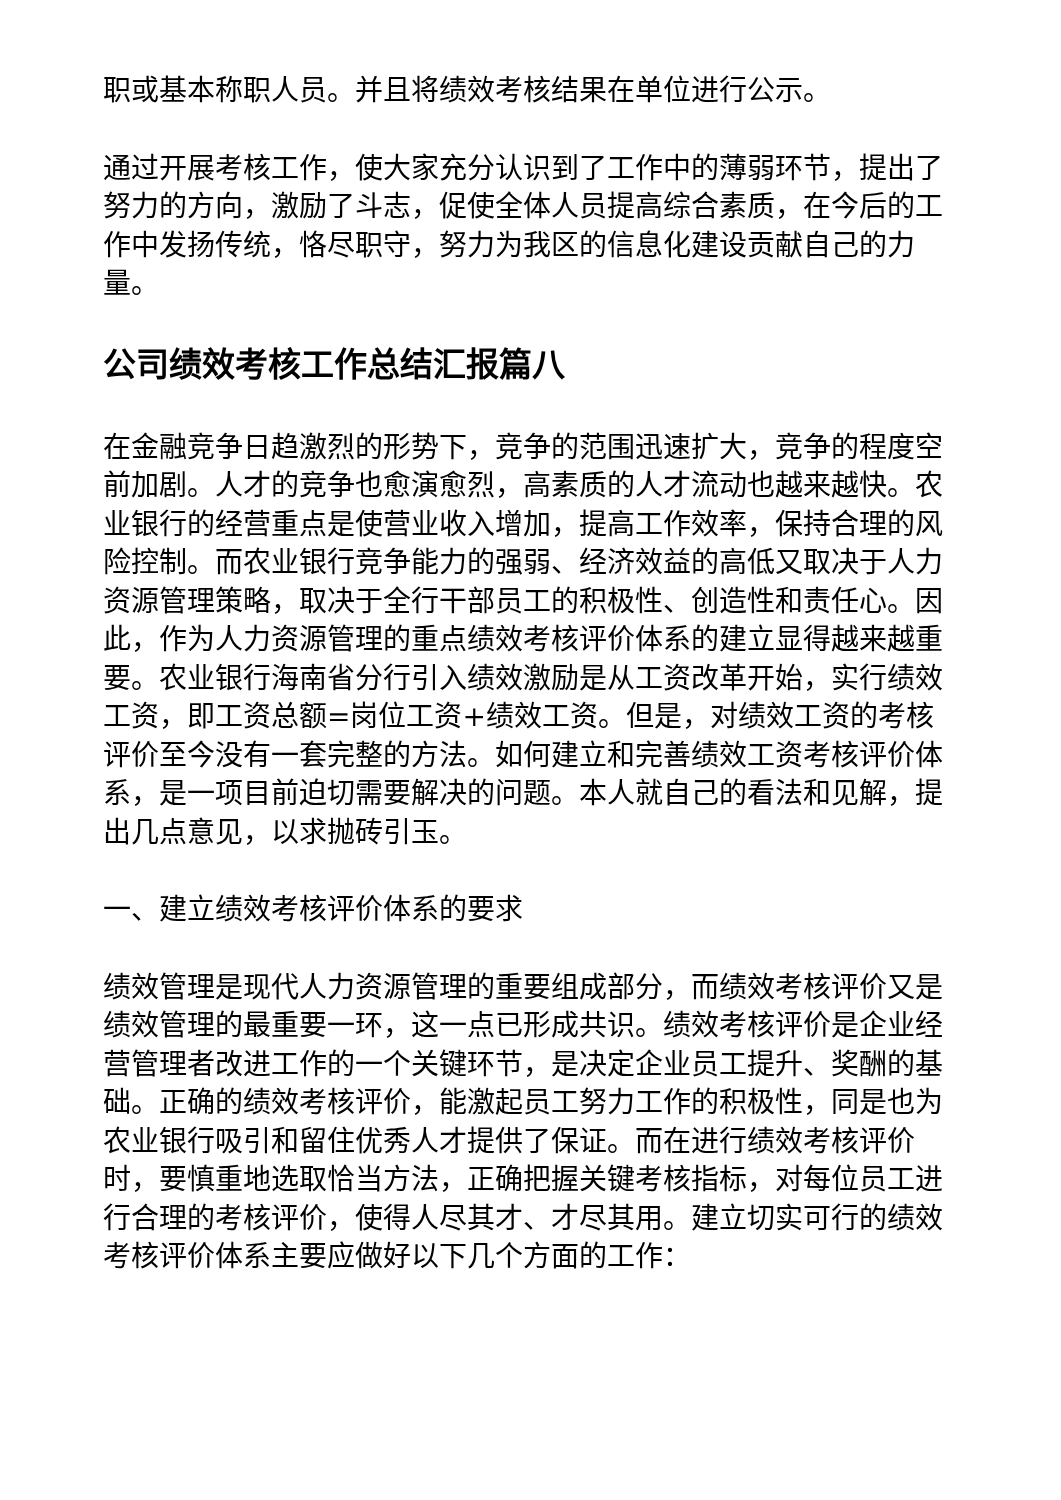职或基本称职人员。并且将绩效考核结果在单位进行公示。
通过开展考核工作，使大家充分认识到了工作中的薄弱环节，提出了努力的方向，激励了斗志，促使全体人员提高综合素质，在今后的工作中发扬传统，恪尽职守，努力为我区的信息化建设贡献自己的力量。
公司绩效考核工作总结汇报篇八
在金融竞争日趋激烈的形势下，竞争的范围迅速扩大，竞争的程度空前加剧。人才的竞争也愈演愈烈，高素质的人才流动也越来越快。农业银行的经营重点是使营业收入增加，提高工作效率，保持合理的风险控制。而农业银行竞争能力的强弱、经济效益的高低又取决于人力资源管理策略，取决于全行干部员工的积极性、创造性和责任心。因此，作为人力资源管理的重点绩效考核评价体系的建立显得越来越重要。农业银行海南省分行引入绩效激励是从工资改革开始，实行绩效工资，即工资总额=岗位工资+绩效工资。但是，对绩效工资的考核评价至今没有一套完整的方法。如何建立和完善绩效工资考核评价体系，是一项目前迫切需要解决的问题。本人就自己的看法和见解，提出几点意见，以求抛砖引玉。
一、建立绩效考核评价体系的要求
绩效管理是现代人力资源管理的重要组成部分，而绩效考核评价又是绩效管理的最重要一环，这一点已形成共识。绩效考核评价是企业经营管理者改进工作的一个关键环节，是决定企业员工提升、奖酬的基础。正确的绩效考核评价，能激起员工努力工作的积极性，同是也为农业银行吸引和留住优秀人才提供了保证。而在进行绩效考核评价时，要慎重地选取恰当方法，正确把握关键考核指标，对每位员工进行合理的考核评价，使得人尽其才、才尽其用。建立切实可行的绩效考核评价体系主要应做好以下几个方面的工作：